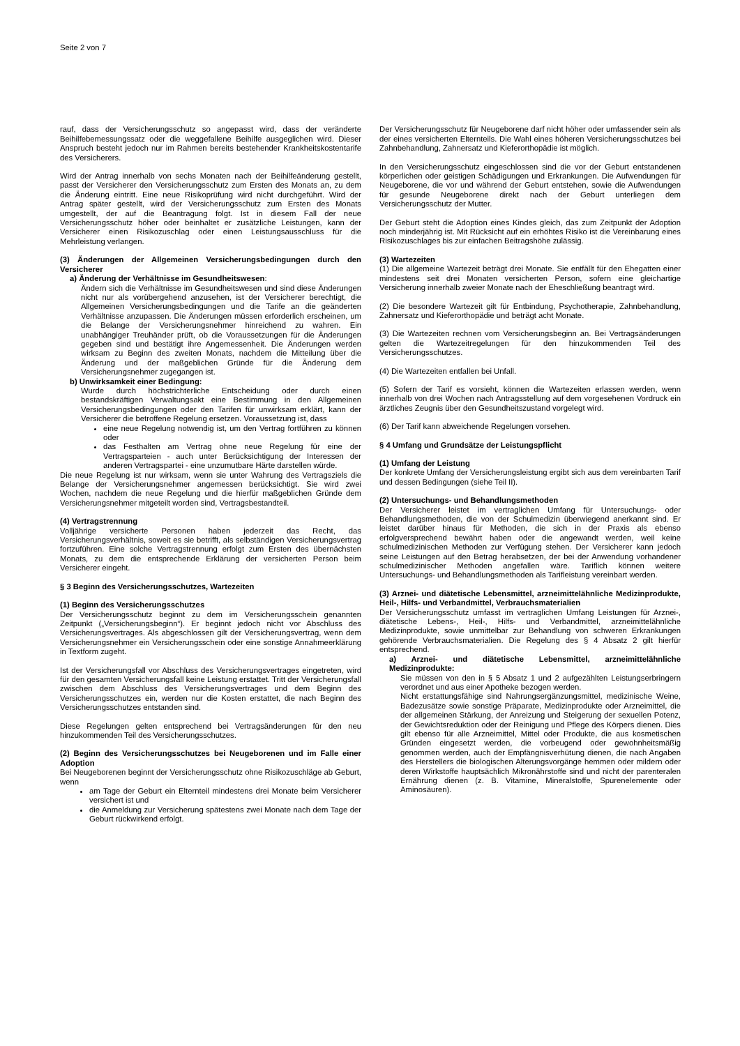Seite 2 von 7
rauf, dass der Versicherungsschutz so angepasst wird, dass der veränderte Beihilfebemessungssatz oder die weggefallene Beihilfe ausgeglichen wird. Dieser Anspruch besteht jedoch nur im Rahmen bereits bestehender Krankheitskostentarife des Versicherers.
Wird der Antrag innerhalb von sechs Monaten nach der Beihilfeänderung gestellt, passt der Versicherer den Versicherungsschutz zum Ersten des Monats an, zu dem die Änderung eintritt. Eine neue Risikoprüfung wird nicht durchgeführt. Wird der Antrag später gestellt, wird der Versicherungsschutz zum Ersten des Monats umgestellt, der auf die Beantragung folgt. Ist in diesem Fall der neue Versicherungsschutz höher oder beinhaltet er zusätzliche Leistungen, kann der Versicherer einen Risikozuschlag oder einen Leistungsausschluss für die Mehrleistung verlangen.
(3) Änderungen der Allgemeinen Versicherungsbedingungen durch den Versicherer
a) Änderung der Verhältnisse im Gesundheitswesen:
Ändern sich die Verhältnisse im Gesundheitswesen und sind diese Änderungen nicht nur als vorübergehend anzusehen, ist der Versicherer berechtigt, die Allgemeinen Versicherungsbedingungen und die Tarife an die geänderten Verhältnisse anzupassen. Die Änderungen müssen erforderlich erscheinen, um die Belange der Versicherungsnehmer hinreichend zu wahren. Ein unabhängiger Treuhänder prüft, ob die Voraussetzungen für die Änderungen gegeben sind und bestätigt ihre Angemessenheit. Die Änderungen werden wirksam zu Beginn des zweiten Monats, nachdem die Mitteilung über die Änderung und der maßgeblichen Gründe für die Änderung dem Versicherungsnehmer zugegangen ist.
b) Unwirksamkeit einer Bedingung:
Wurde durch höchstrichterliche Entscheidung oder durch einen bestandskräftigen Verwaltungsakt eine Bestimmung in den Allgemeinen Versicherungsbedingungen oder den Tarifen für unwirksam erklärt, kann der Versicherer die betroffene Regelung ersetzen. Voraussetzung ist, dass
eine neue Regelung notwendig ist, um den Vertrag fortführen zu können oder
das Festhalten am Vertrag ohne neue Regelung für eine der Vertragsparteien - auch unter Berücksichtigung der Interessen der anderen Vertragspartei - eine unzumutbare Härte darstellen würde.
Die neue Regelung ist nur wirksam, wenn sie unter Wahrung des Vertragsziels die Belange der Versicherungsnehmer angemessen berücksichtigt. Sie wird zwei Wochen, nachdem die neue Regelung und die hierfür maßgeblichen Gründe dem Versicherungsnehmer mitgeteilt worden sind, Vertragsbestandteil.
(4) Vertragstrennung
Volljährige versicherte Personen haben jederzeit das Recht, das Versicherungsverhältnis, soweit es sie betrifft, als selbständigen Versicherungsvertrag fortzuführen. Eine solche Vertragstrennung erfolgt zum Ersten des übernächsten Monats, zu dem die entsprechende Erklärung der versicherten Person beim Versicherer eingeht.
§ 3 Beginn des Versicherungsschutzes, Wartezeiten
(1) Beginn des Versicherungsschutzes
Der Versicherungsschutz beginnt zu dem im Versicherungsschein genannten Zeitpunkt („Versicherungsbeginn“). Er beginnt jedoch nicht vor Abschluss des Versicherungsvertrages. Als abgeschlossen gilt der Versicherungsvertrag, wenn dem Versicherungsnehmer ein Versicherungsschein oder eine sonstige Annahmeerklärung in Textform zugeht.
Ist der Versicherungsfall vor Abschluss des Versicherungsvertrages eingetreten, wird für den gesamten Versicherungsfall keine Leistung erstattet. Tritt der Versicherungsfall zwischen dem Abschluss des Versicherungsvertrages und dem Beginn des Versicherungsschutzes ein, werden nur die Kosten erstattet, die nach Beginn des Versicherungsschutzes entstanden sind.
Diese Regelungen gelten entsprechend bei Vertragsänderungen für den neu hinzukommenden Teil des Versicherungsschutzes.
(2) Beginn des Versicherungsschutzes bei Neugeborenen und im Falle einer Adoption
Bei Neugeborenen beginnt der Versicherungsschutz ohne Risikozuschläge ab Geburt, wenn
am Tage der Geburt ein Elternteil mindestens drei Monate beim Versicherer versichert ist und
die Anmeldung zur Versicherung spätestens zwei Monate nach dem Tage der Geburt rückwirkend erfolgt.
Der Versicherungsschutz für Neugeborene darf nicht höher oder umfassender sein als der eines versicherten Elternteils. Die Wahl eines höheren Versicherungsschutzes bei Zahnbehandlung, Zahnersatz und Kieferorthopädie ist möglich.
In den Versicherungsschutz eingeschlossen sind die vor der Geburt entstandenen körperlichen oder geistigen Schädigungen und Erkrankungen. Die Aufwendungen für Neugeborene, die vor und während der Geburt entstehen, sowie die Aufwendungen für gesunde Neugeborene direkt nach der Geburt unterliegen dem Versicherungsschutz der Mutter.
Der Geburt steht die Adoption eines Kindes gleich, das zum Zeitpunkt der Adoption noch minderjährig ist. Mit Rücksicht auf ein erhöhtes Risiko ist die Vereinbarung eines Risikozuschlages bis zur einfachen Beitragshöhe zulässig.
(3) Wartezeiten
(1) Die allgemeine Wartezeit beträgt drei Monate. Sie entfällt für den Ehegatten einer mindestens seit drei Monaten versicherten Person, sofern eine gleichartige Versicherung innerhalb zweier Monate nach der Eheschließung beantragt wird.
(2) Die besondere Wartezeit gilt für Entbindung, Psychotherapie, Zahnbehandlung, Zahnersatz und Kieferorthopädie und beträgt acht Monate.
(3) Die Wartezeiten rechnen vom Versicherungsbeginn an. Bei Vertragsänderungen gelten die Wartezeitregelungen für den hinzukommenden Teil des Versicherungsschutzes.
(4) Die Wartezeiten entfallen bei Unfall.
(5) Sofern der Tarif es vorsieht, können die Wartezeiten erlassen werden, wenn innerhalb von drei Wochen nach Antragsstellung auf dem vorgesehenen Vordruck ein ärztliches Zeugnis über den Gesundheitszustand vorgelegt wird.
(6) Der Tarif kann abweichende Regelungen vorsehen.
§ 4 Umfang und Grundsätze der Leistungspflicht
(1) Umfang der Leistung
Der konkrete Umfang der Versicherungsleistung ergibt sich aus dem vereinbarten Tarif und dessen Bedingungen (siehe Teil II).
(2) Untersuchungs- und Behandlungsmethoden
Der Versicherer leistet im vertraglichen Umfang für Untersuchungs- oder Behandlungsmethoden, die von der Schulmedizin überwiegend anerkannt sind. Er leistet darüber hinaus für Methoden, die sich in der Praxis als ebenso erfolgversprechend bewährt haben oder die angewandt werden, weil keine schulmedizinischen Methoden zur Verfügung stehen. Der Versicherer kann jedoch seine Leistungen auf den Betrag herabsetzen, der bei der Anwendung vorhandener schulmedizinischer Methoden angefallen wäre. Tariflich können weitere Untersuchungs- und Behandlungsmethoden als Tarifleistung vereinbart werden.
(3) Arznei- und diätetische Lebensmittel, arzneimittelähnliche Medizinprodukte, Heil-, Hilfs- und Verbandmittel, Verbrauchsmaterialien
Der Versicherungsschutz umfasst im vertraglichen Umfang Leistungen für Arznei-, diätetische Lebens-, Heil-, Hilfs- und Verbandmittel, arzneimittelähnliche Medizinprodukte, sowie unmittelbar zur Behandlung von schweren Erkrankungen gehörende Verbrauchsmaterialien. Die Regelung des § 4 Absatz 2 gilt hierfür entsprechend.
a) Arznei- und diätetische Lebensmittel, arzneimittelähnliche Medizinprodukte:
Sie müssen von den in § 5 Absatz 1 und 2 aufgezählten Leistungserbringern verordnet und aus einer Apotheke bezogen werden.
Nicht erstattungsfähige sind Nahrungsergänzungsmittel, medizinische Weine, Badezusätze sowie sonstige Präparate, Medizinprodukte oder Arzneimittel, die der allgemeinen Stärkung, der Anreizung und Steigerung der sexuellen Potenz, der Gewichtsreduktion oder der Reinigung und Pflege des Körpers dienen. Dies gilt ebenso für alle Arzneimittel, Mittel oder Produkte, die aus kosmetischen Gründen eingesetzt werden, die vorbeugend oder gewohnheitsmäßig genommen werden, auch der Empfängnisverhütung dienen, die nach Angaben des Herstellers die biologischen Alterungsvorgänge hemmen oder mildern oder deren Wirkstoffe hauptsächlich Mikronährstoffe sind und nicht der parenteralen Ernährung dienen (z. B. Vitamine, Mineralstoffe, Spurenelemente oder Aminosäuren).